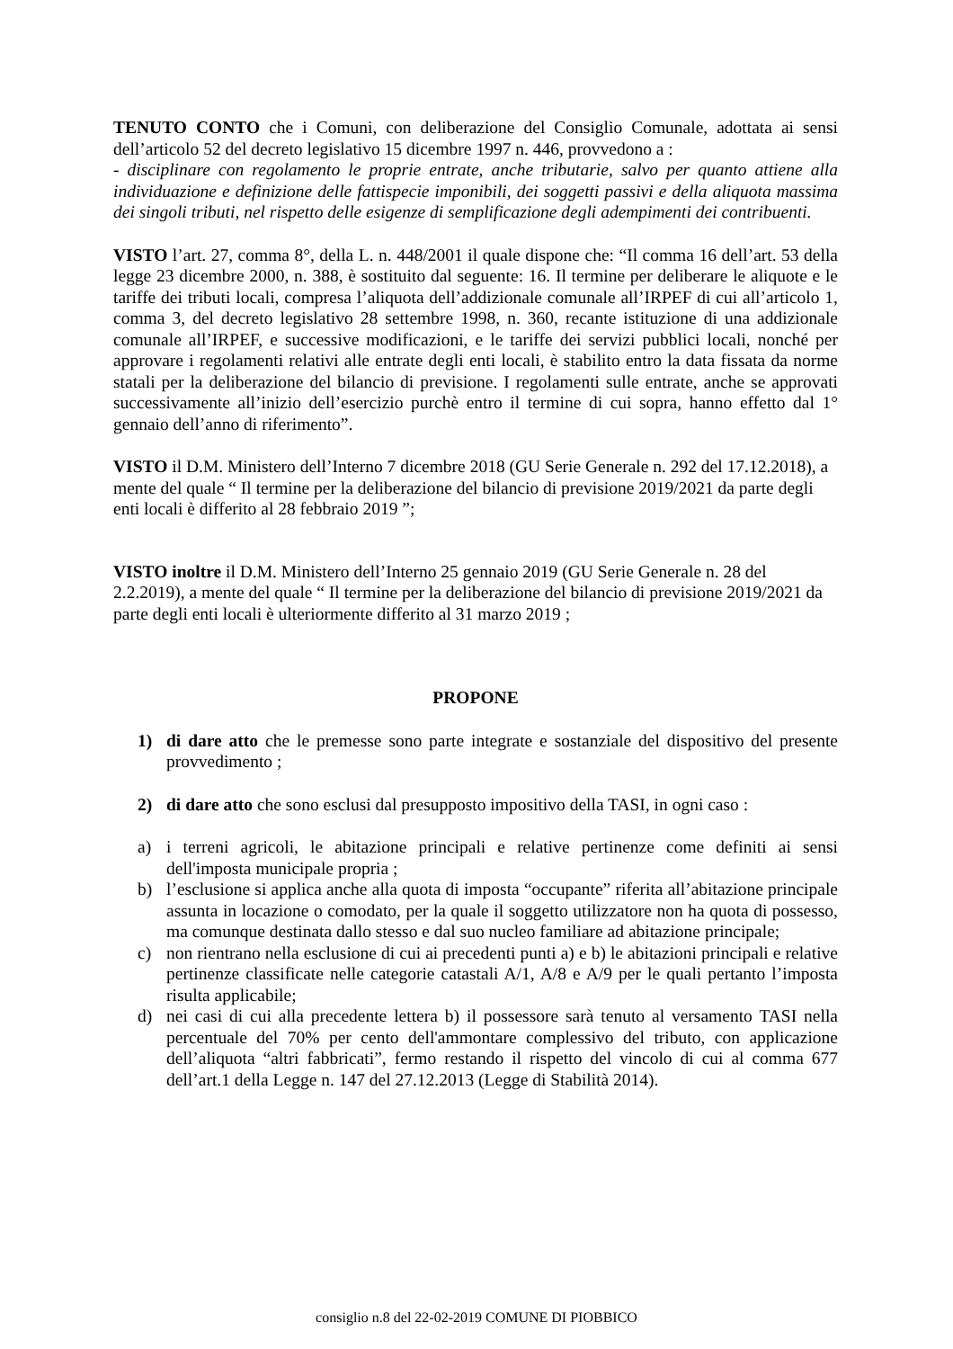TENUTO CONTO che i Comuni, con deliberazione del Consiglio Comunale, adottata ai sensi dell’articolo 52 del decreto legislativo 15 dicembre 1997 n. 446, provvedono a :
- disciplinare con regolamento le proprie entrate, anche tributarie, salvo per quanto attiene alla individuazione e definizione delle fattispecie imponibili, dei soggetti passivi e della aliquota massima dei singoli tributi, nel rispetto delle esigenze di semplificazione degli adempimenti dei contribuenti.
VISTO l’art. 27, comma 8°, della L. n. 448/2001 il quale dispone che: “Il comma 16 dell’art. 53 della legge 23 dicembre 2000, n. 388, è sostituito dal seguente: 16. Il termine per deliberare le aliquote e le tariffe dei tributi locali, compresa l’aliquota dell’addizionale comunale all’IRPEF di cui all’articolo 1, comma 3, del decreto legislativo 28 settembre 1998, n. 360, recante istituzione di una addizionale comunale all’IRPEF, e successive modificazioni, e le tariffe dei servizi pubblici locali, nonché per approvare i regolamenti relativi alle entrate degli enti locali, è stabilito entro la data fissata da norme statali per la deliberazione del bilancio di previsione. I regolamenti sulle entrate, anche se approvati successivamente all’inizio dell’esercizio purchè entro il termine di cui sopra, hanno effetto dal 1° gennaio dell’anno di riferimento”.
VISTO il D.M. Ministero dell’Interno 7 dicembre 2018 (GU Serie Generale n. 292 del 17.12.2018), a mente del quale “ Il termine per la deliberazione del bilancio di previsione 2019/2021 da parte degli enti locali è differito al 28 febbraio 2019 ”;
VISTO inoltre il D.M. Ministero dell’Interno 25 gennaio 2019 (GU Serie Generale n. 28 del 2.2.2019), a mente del quale “ Il termine per la deliberazione del bilancio di previsione 2019/2021 da parte degli enti locali è ulteriormente differito al 31 marzo 2019 ;
PROPONE
1) di dare atto che le premesse sono parte integrate e sostanziale del dispositivo del presente provvedimento ;
2) di dare atto che sono esclusi dal presupposto impositivo della TASI, in ogni caso :
a) i terreni agricoli, le abitazione principali e relative pertinenze come definiti ai sensi dell'imposta municipale propria ;
b) l’esclusione si applica anche alla quota di imposta “occupante” riferita all’abitazione principale assunta in locazione o comodato, per la quale il soggetto utilizzatore non ha quota di possesso, ma comunque destinata dallo stesso e dal suo nucleo familiare ad abitazione principale;
c) non rientrano nella esclusione di cui ai precedenti punti a) e b) le abitazioni principali e relative pertinenze classificate nelle categorie catastali A/1, A/8 e A/9 per le quali pertanto l’imposta risulta applicabile;
d) nei casi di cui alla precedente lettera b) il possessore sarà tenuto al versamento TASI nella percentuale del 70% per cento dell'ammontare complessivo del tributo, con applicazione dell’aliquota “altri fabbricati”, fermo restando il rispetto del vincolo di cui al comma 677 dell’art.1 della Legge n. 147 del 27.12.2013 (Legge di Stabilità 2014).
consiglio n.8 del 22-02-2019 COMUNE DI PIOBBICO